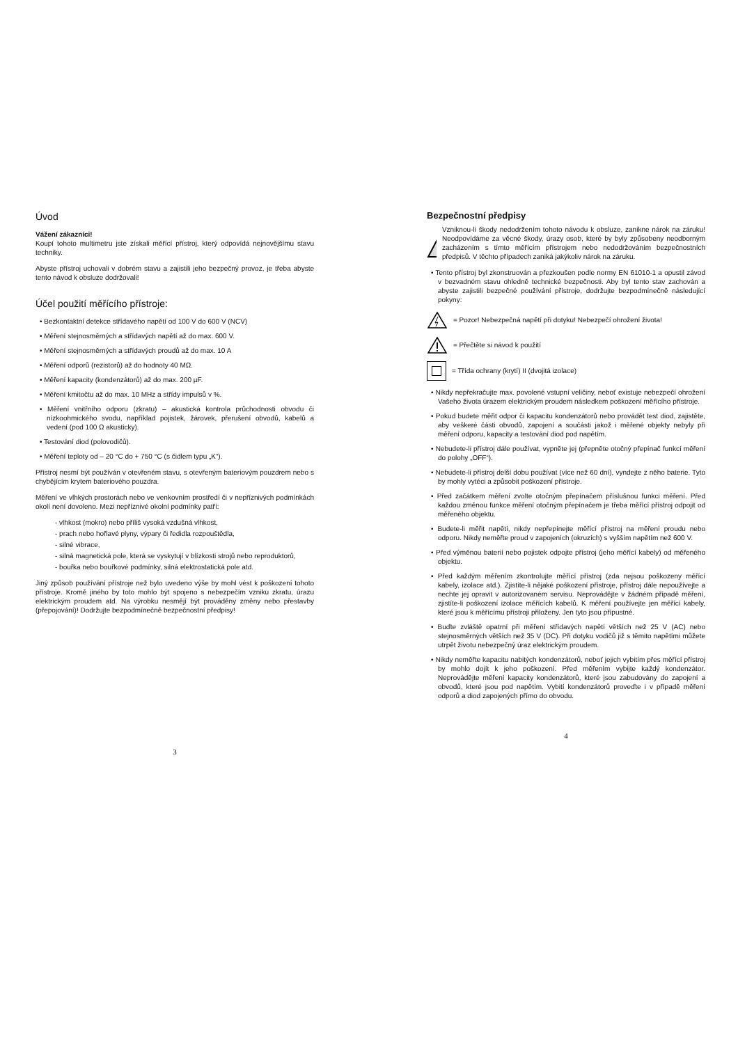Úvod
Vážení zákazníci!
Koupí tohoto multimetru jste získali měřící přístroj, který odpovídá nejnovějšímu stavu techniky.
Abyste přístroj uchovali v dobrém stavu a zajistili jeho bezpečný provoz, je třeba abyste tento návod k obsluze dodržovali!
Účel použití měřícího přístroje:
• Bezkontaktní detekce střídavého napětí od 100 V do 600 V (NCV)
• Měření stejnosměrných a střídavých napětí až do max. 600 V.
• Měření stejnosměrných a střídavých proudů až do max. 10 A
• Měření odporů (rezistorů) až do hodnoty 40 MΩ.
• Měření kapacity (kondenzátorů) až do max. 200 µF.
• Měření kmitočtu až do max. 10 MHz a střídy impulsů v %.
• Měření vnitřního odporu (zkratu) – akustická kontrola průchodnosti obvodu či nízkoohmického svodu, například pojistek, žárovek, přerušení obvodů, kabelů a vedení (pod 100 Ω akusticky).
• Testování diod (polovodičů).
• Měření teploty od – 20 °C do + 750 °C (s čidlem typu „K“).
Přístroj nesmí být používán v otevřeném stavu, s otevřeným bateriovým pouzdrem nebo s chybějícím krytem bateriového pouzdra.
Měření ve vlhkých prostorách nebo ve venkovním prostředí či v nepříznivých podmínkách okolí není dovoleno. Mezi nepříznivé okolní podmínky patří:
- vlhkost (mokro) nebo příliš vysoká vzdušná vlhkost,
- prach nebo hořlavé plyny, výpary či ředidla rozpouštědla,
- silné vibrace,
- silná magnetická pole, která se vyskytují v blízkosti strojů nebo reproduktorů,
- bouřka nebo bouřkové podmínky, silná elektrostatická pole atd.
Jiný způsob používání přístroje než bylo uvedeno výše by mohl vést k poškození tohoto přístroje. Kromě jiného by toto mohlo být spojeno s nebezpečím vzniku zkratu, úrazu elektrickým proudem atd. Na výrobku nesmějí být prováděny změny nebo přestavby (přepojování)! Dodržujte bezpodmínečně bezpečnostní předpisy!
3
Bezpečnostní předpisy
Vzniknou-li škody nedodržením tohoto návodu k obsluze, zanikne nárok na záruku! Neodpovídáme za věcné škody, úrazy osob, které by byly způsobeny neodborným zacházením s tímto měřícím přístrojem nebo nedodržováním bezpečnostních předpisů. V těchto případech zaniká jakýkoliv nárok na záruku.
• Tento přístroj byl zkonstruován a přezkoušen podle normy EN 61010-1 a opustil závod v bezvadném stavu ohledně technické bezpečnosti. Aby byl tento stav zachován a abyste zajistili bezpečné používání přístroje, dodržujte bezpodmínečně následující pokyny:
= Pozor! Nebezpečná napětí při dotyku! Nebezpečí ohrožení života!
= Přečtěte si návod k použití
= Třída ochrany (krytí) II (dvojitá izolace)
• Nikdy nepřekračujte max. povolené vstupní veličiny, neboť existuje nebezpečí ohrožení Vašeho života úrazem elektrickým proudem následkem poškození měřícího přístroje.
• Pokud budete měřit odpor či kapacitu kondenzátorů nebo provádět test diod, zajistěte, aby veškeré části obvodů, zapojení a součásti jakož i měřené objekty nebyly při měření odporu, kapacity a testování diod pod napětím.
• Nebudete-li přístroj dále používat, vypněte jej (přepněte otočný přepínač funkcí měření do polohy „OFF“).
• Nebudete-li přístroj delší dobu používat (více než 60 dní), vyndejte z něho baterie. Tyto by mohly vytéci a způsobit poškození přístroje.
• Před začátkem měření zvolte otočným přepínačem příslušnou funkci měření. Před každou změnou funkce měření otočným přepínačem je třeba měřící přístroj odpojit od měřeného objektu.
• Budete-li měřit napětí, nikdy nepřepínejte měřící přístroj na měření proudu nebo odporu. Nikdy neměřte proud v zapojeních (okruzích) s vyšším napětím než 600 V.
• Před výměnou baterií nebo pojistek odpojte přístroj (jeho měřící kabely) od měřeného objektu.
• Před každým měřením zkontrolujte měřící přístroj (zda nejsou poškozeny měřící kabely, izolace atd.). Zjistíte-li nějaké poškození přístroje, přístroj dále nepoužívejte a nechte jej opravit v autorizovaném servisu. Neprovádějte v žádném případě měření, zjistíte-li poškození izolace měřících kabelů. K měření používejte jen měřící kabely, které jsou k měřícímu přístroji přiloženy. Jen tyto jsou přípustné.
• Buďte zvláště opatrní při měření střídavých napětí větších než 25 V (AC) nebo stejnosměrných větších než 35 V (DC). Při dotyku vodičů již s těmito napětími můžete utrpět životu nebezpečný úraz elektrickým proudem.
• Nikdy neměřte kapacitu nabitých kondenzátorů, neboť jejich vybitím přes měřící přístroj by mohlo dojít k jeho poškození. Před měřením vybijte každý kondenzátor. Neprovádějte měření kapacity kondenzátorů, které jsou zabudovány do zapojení a obvodů, které jsou pod napětím. Vybití kondenzátorů proveďte i v případě měření odporů a diod zapojených přímo do obvodu.
4